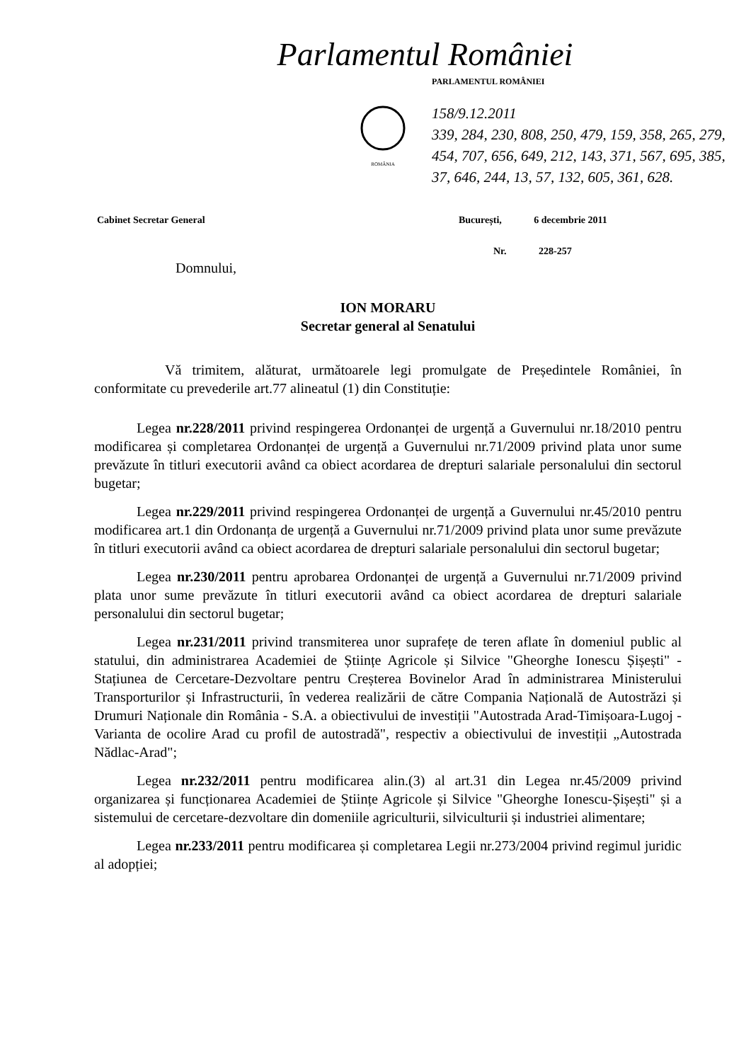Parlamentul României
PARLAMENTUL ROMÂNIEI
ROMÂNIA
158/9.12.2011
339, 284, 230, 808, 250, 479, 159, 358, 265, 279, 454, 707, 656, 649, 212, 143, 371, 567, 695, 385, 37, 646, 244, 13, 57, 132, 605, 361, 628.
Cabinet Secretar General
București, 6 decembrie 2011
Nr. 228-257
Domnului,
ION MORARU
Secretar general al Senatului
Vă trimitem, alăturat, următoarele legi promulgate de Președintele României, în conformitate cu prevederile art.77 alineatul (1) din Constituție:
Legea nr.228/2011 privind respingerea Ordonanței de urgență a Guvernului nr.18/2010 pentru modificarea și completarea Ordonanței de urgență a Guvernului nr.71/2009 privind plata unor sume prevăzute în titluri executorii având ca obiect acordarea de drepturi salariale personalului din sectorul bugetar;
Legea nr.229/2011 privind respingerea Ordonanței de urgență a Guvernului nr.45/2010 pentru modificarea art.1 din Ordonanța de urgență a Guvernului nr.71/2009 privind plata unor sume prevăzute în titluri executorii având ca obiect acordarea de drepturi salariale personalului din sectorul bugetar;
Legea nr.230/2011 pentru aprobarea Ordonanței de urgență a Guvernului nr.71/2009 privind plata unor sume prevăzute în titluri executorii având ca obiect acordarea de drepturi salariale personalului din sectorul bugetar;
Legea nr.231/2011 privind transmiterea unor suprafețe de teren aflate în domeniul public al statului, din administrarea Academiei de Științe Agricole și Silvice "Gheorghe Ionescu Șișești" - Stațiunea de Cercetare-Dezvoltare pentru Creșterea Bovinelor Arad în administrarea Ministerului Transporturilor și Infrastructurii, în vederea realizării de către Compania Națională de Autostrăzi și Drumuri Naționale din România - S.A. a obiectivului de investiții "Autostrada Arad-Timișoara-Lugoj - Varianta de ocolire Arad cu profil de autostradă", respectiv a obiectivului de investiții „Autostrada Nădlac-Arad";
Legea nr.232/2011 pentru modificarea alin.(3) al art.31 din Legea nr.45/2009 privind organizarea și funcționarea Academiei de Științe Agricole și Silvice "Gheorghe Ionescu-Șișești" și a sistemului de cercetare-dezvoltare din domeniile agriculturii, silviculturii și industriei alimentare;
Legea nr.233/2011 pentru modificarea și completarea Legii nr.273/2004 privind regimul juridic al adopției;